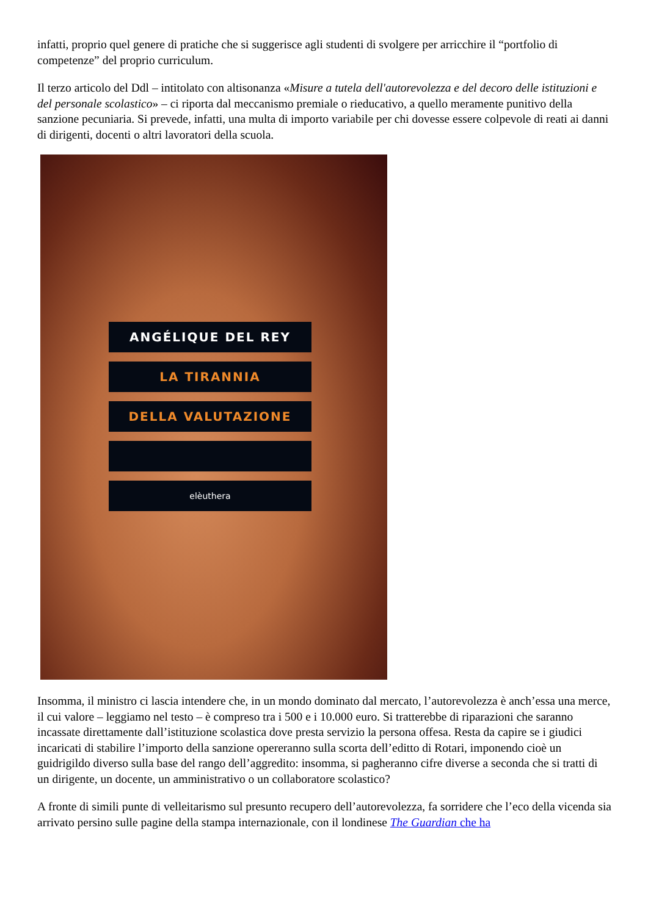infatti, proprio quel genere di pratiche che si suggerisce agli studenti di svolgere per arricchire il “portfolio di competenze” del proprio curriculum.
Il terzo articolo del Ddl – intitolato con altisonanza «Misure a tutela dell'autorevolezza e del decoro delle istituzioni e del personale scolastico» – ci riporta dal meccanismo premiale o rieducativo, a quello meramente punitivo della sanzione pecuniaria. Si prevede, infatti, una multa di importo variabile per chi dovesse essere colpevole di reati ai danni di dirigenti, docenti o altri lavoratori della scuola.
ANGÉLIQUE DEL REY
LA TIRANNIA
DELLA VALUTAZIONE
elèuthera
Insomma, il ministro ci lascia intendere che, in un mondo dominato dal mercato, l’autorevolezza è anch’essa una merce, il cui valore – leggiamo nel testo – è compreso tra i 500 e i 10.000 euro. Si tratterebbe di riparazioni che saranno incassate direttamente dall’istituzione scolastica dove presta servizio la persona offesa. Resta da capire se i giudici incaricati di stabilire l’importo della sanzione opereranno sulla scorta dell’editto di Rotari, imponendo cioè un guidrigildo diverso sulla base del rango dell’aggredito: insomma, si pagheranno cifre diverse a seconda che si tratti di un dirigente, un docente, un amministrativo o un collaboratore scolastico?
A fronte di simili punte di velleitarismo sul presunto recupero dell’autorevolezza, fa sorridere che l’eco della vicenda sia arrivato persino sulle pagine della stampa internazionale, con il londinese The Guardian che ha